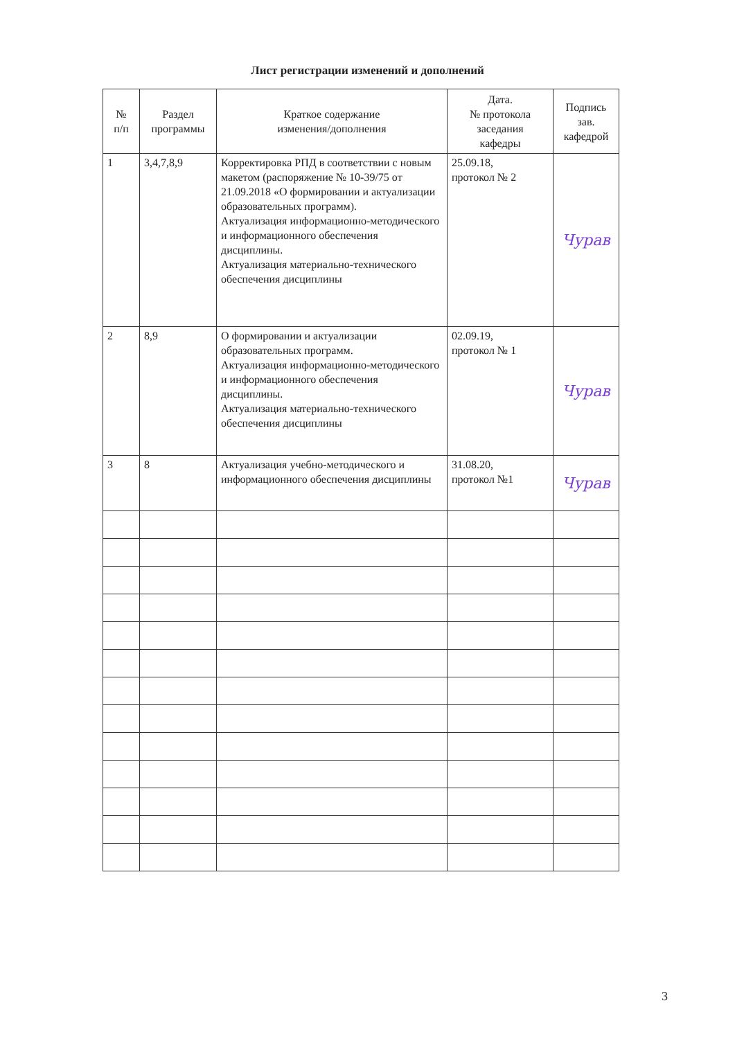Лист регистрации изменений и дополнений
| № п/п | Раздел программы | Краткое содержание изменения/дополнения | Дата. № протокола заседания кафедры | Подпись зав. кафедрой |
| --- | --- | --- | --- | --- |
| 1 | 3,4,7,8,9 | Корректировка РПД в соответствии с новым макетом (распоряжение № 10-39/75 от 21.09.2018 «О формировании и актуализации образовательных программ). Актуализация информационно-методического и информационного обеспечения дисциплины. Актуализация материально-технического обеспечения дисциплины | 25.09.18, протокол № 2 | Чурав |
| 2 | 8,9 | О формировании и актуализации образовательных программ. Актуализация информационно-методического и информационного обеспечения дисциплины. Актуализация материально-технического обеспечения дисциплины | 02.09.19, протокол № 1 | Чурав |
| 3 | 8 | Актуализация учебно-методического и информационного обеспечения дисциплины | 31.08.20, протокол №1 | Чурав |
3